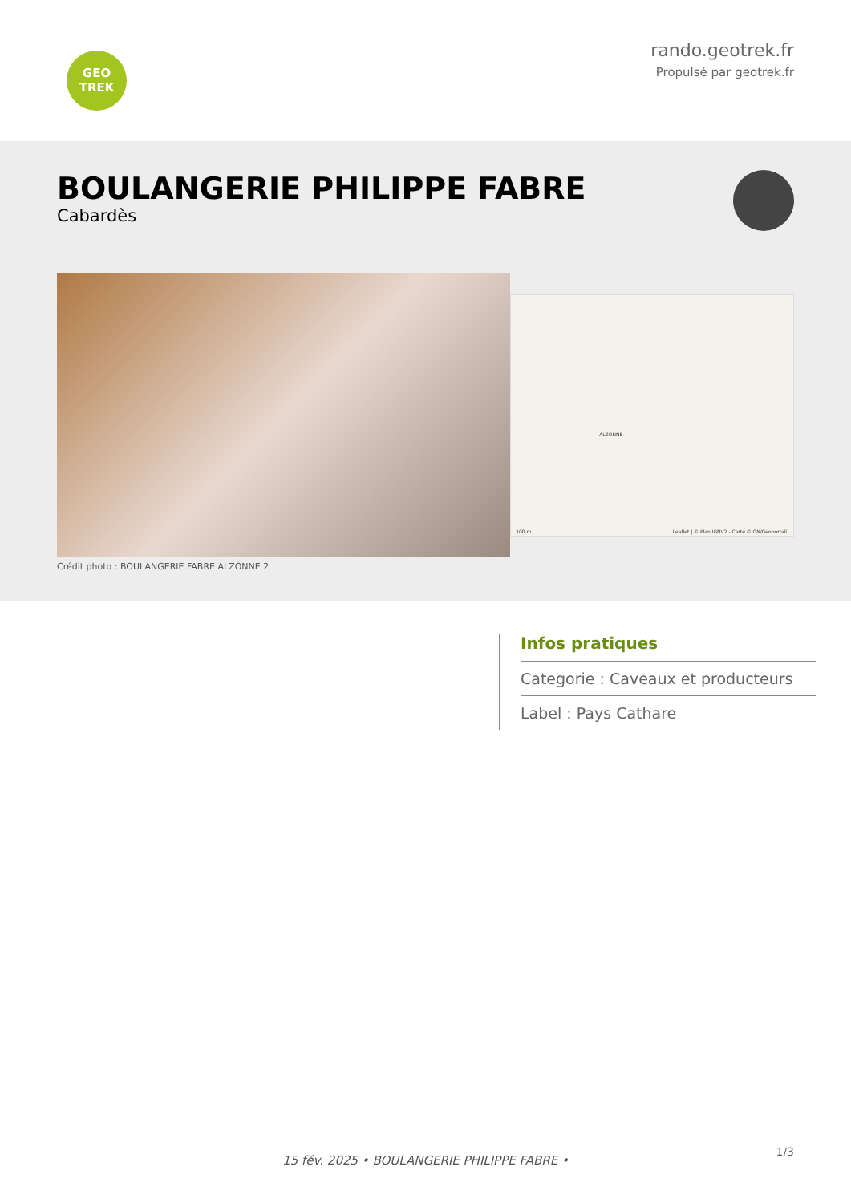GEO
TREK
rando.geotrek.fr
Propulsé par geotrek.fr
BOULANGERIE PHILIPPE FABRE
Cabardès
ALZONNE
Leaflet | © Plan IGNV2 - Carte ©IGN/Geoportail 100 m
Crédit photo : BOULANGERIE FABRE ALZONNE 2
Infos pratiques
Categorie : Caveaux et producteurs
Label : Pays Cathare
1/3
15 fév. 2025 • BOULANGERIE PHILIPPE FABRE •